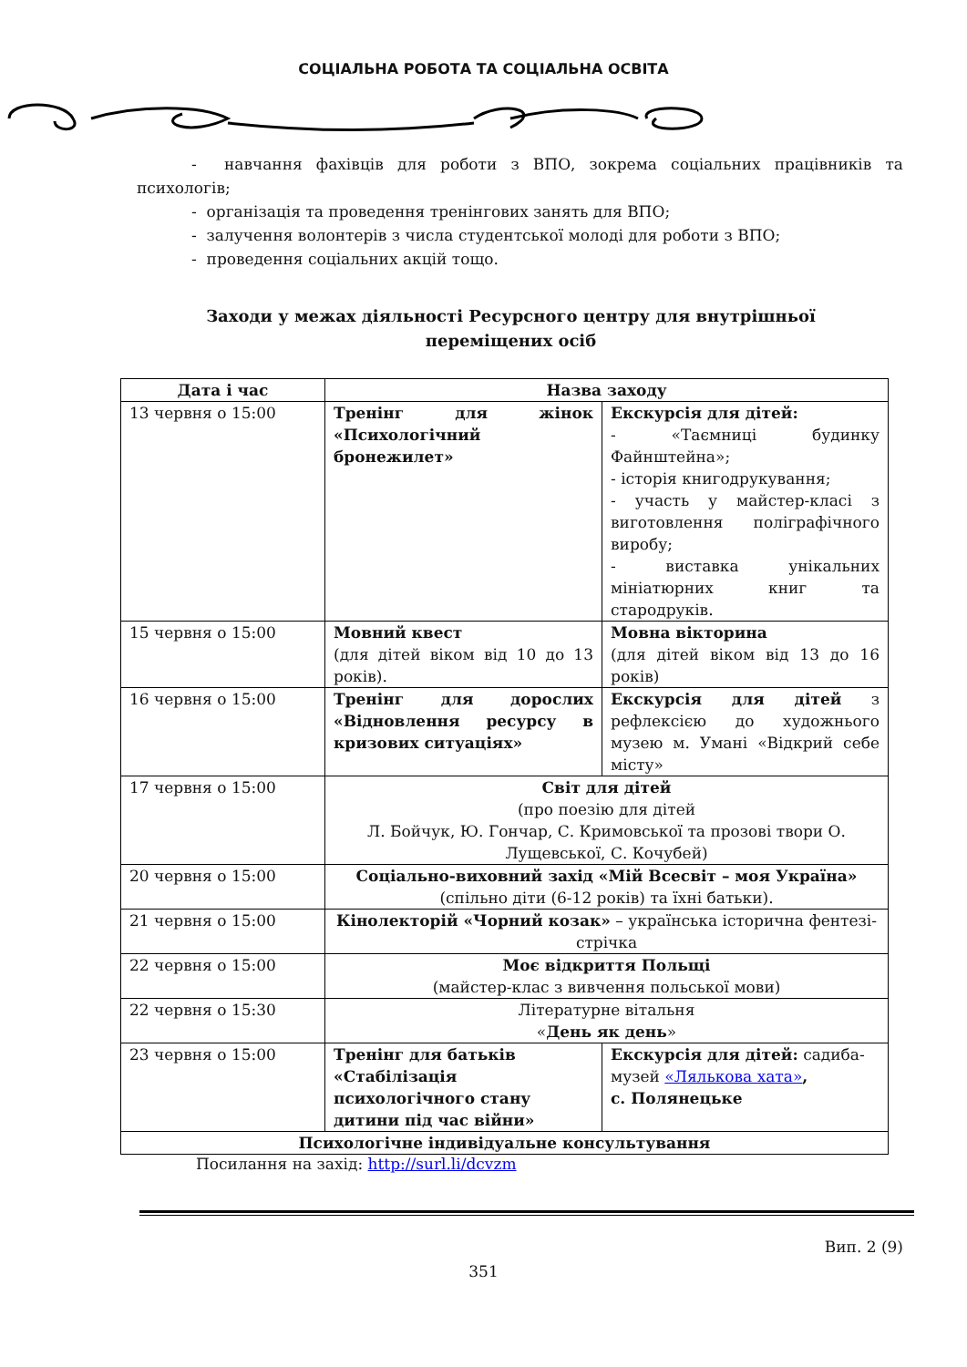СОЦІАЛЬНА РОБОТА ТА СОЦІАЛЬНА ОСВІТА
- навчання фахівців для роботи з ВПО, зокрема соціальних працівників та психологів;
- організація та проведення тренінгових занять для ВПО;
- залучення волонтерів з числа студентської молоді для роботи з ВПО;
- проведення соціальних акцій тощо.
Заходи у межах діяльності Ресурсного центру для внутрішньої
переміщених осіб
| Дата і час | Назва заходу | |
| --- | --- | --- |
| 13 червня о 15:00 | Тренінг для жінок «Психологічний бронежилет» | Екскурсія для дітей: - «Таємниці будинку Файнштейна»; - історія книгодрукування; - участь у майстер-класі з виготовлення поліграфічного виробу; - виставка унікальних мініатюрних книг та стародруків. |
| 15 червня о 15:00 | Мовний квест (для дітей віком від 10 до 13 років). | Мовна вікторина (для дітей віком від 13 до 16 років) |
| 16 червня о 15:00 | Тренінг для дорослих «Відновлення ресурсу в кризових ситуаціях» | Екскурсія для дітей з рефлексією до художнього музею м. Умані «Відкрий себе місту» |
| 17 червня о 15:00 | Світ для дітей (про поезію для дітей Л. Бойчук, Ю. Гончар, С. Кримовської та прозові твори О. Лущевської, С. Кочубей) | |
| 20 червня о 15:00 | Соціально-виховний захід «Мій Всесвіт – моя Україна» (спільно діти (6-12 років) та їхні батьки). | |
| 21 червня о 15:00 | Кінолекторій «Чорний козак» – українська історична фентезі-стрічка | |
| 22 червня о 15:00 | Моє відкриття Польщі (майстер-клас з вивчення польської мови) | |
| 22 червня о 15:30 | Літературне вітальня « День як день » | |
| 23 червня о 15:00 | Тренінг для батьків «Стабілізація психологічного стану дитини під час війни» | Екскурсія для дітей: садиба-музей «Лялькова хата» , с. Полянецьке |
| Психологічне індивідуальне консультування | | |
Посилання на захід: http://surl.li/dcvzm
Вип. 2 (9)
351